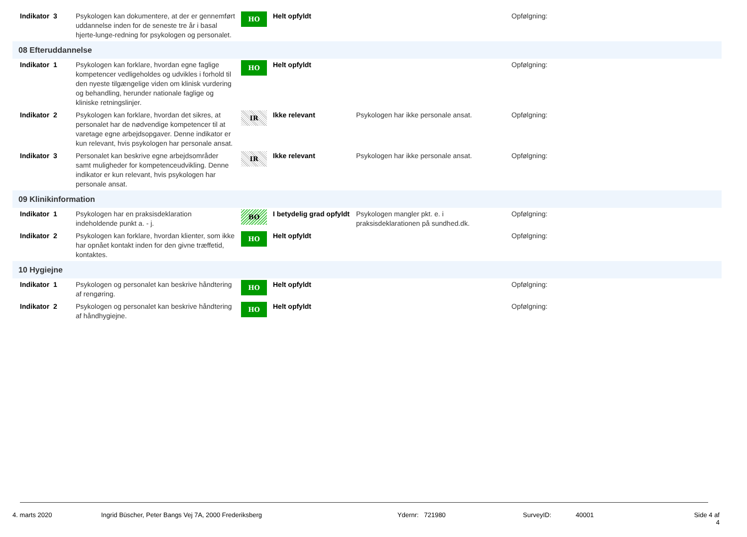| Indikator 3 | Psykologen kan dokumentere, at der er gennemført uddannelse inden for de seneste tre år i basal hjerte-lunge-redning for psykologen og personalet. | HO | Helt opfyldt | | Opfølgning: |
| 08 Efteruddannelse | | | | | |
| Indikator 1 | Psykologen kan forklare, hvordan egne faglige kompetencer vedligeholdes og udvikles i forhold til den nyeste tilgængelige viden om klinisk vurdering og behandling, herunder nationale faglige og kliniske retningslinjer. | HO | Helt opfyldt | | Opfølgning: |
| Indikator 2 | Psykologen kan forklare, hvordan det sikres, at personalet har de nødvendige kompetencer til at varetage egne arbejdsopgaver. Denne indikator er kun relevant, hvis psykologen har personale ansat. | IR | Ikke relevant | Psykologen har ikke personale ansat. | Opfølgning: |
| Indikator 3 | Personalet kan beskrive egne arbejdsområder samt muligheder for kompetenceudvikling. Denne indikator er kun relevant, hvis psykologen har personale ansat. | IR | Ikke relevant | Psykologen har ikke personale ansat. | Opfølgning: |
| 09 Klinikinformation | | | | | |
| Indikator 1 | Psykologen har en praksisdeklaration indeholdende punkt a. - j. | BO | I betydelig grad opfyldt | Psykologen mangler pkt. e. i praksisdeklarationen på sundhed.dk. | Opfølgning: |
| Indikator 2 | Psykologen kan forklare, hvordan klienter, som ikke har opnået kontakt inden for den givne træffetid, kontaktes. | HO | Helt opfyldt | | Opfølgning: |
| 10 Hygiejne | | | | | |
| Indikator 1 | Psykologen og personalet kan beskrive håndtering af rengøring. | HO | Helt opfyldt | | Opfølgning: |
| Indikator 2 | Psykologen og personalet kan beskrive håndtering af håndhygiejne. | HO | Helt opfyldt | | Opfølgning: |
4. marts 2020 Ingrid Büscher, Peter Bangs Vej 7A, 2000 Frederiksberg Ydernr: 721980 SurveyID: 40001 Side 4 af 4